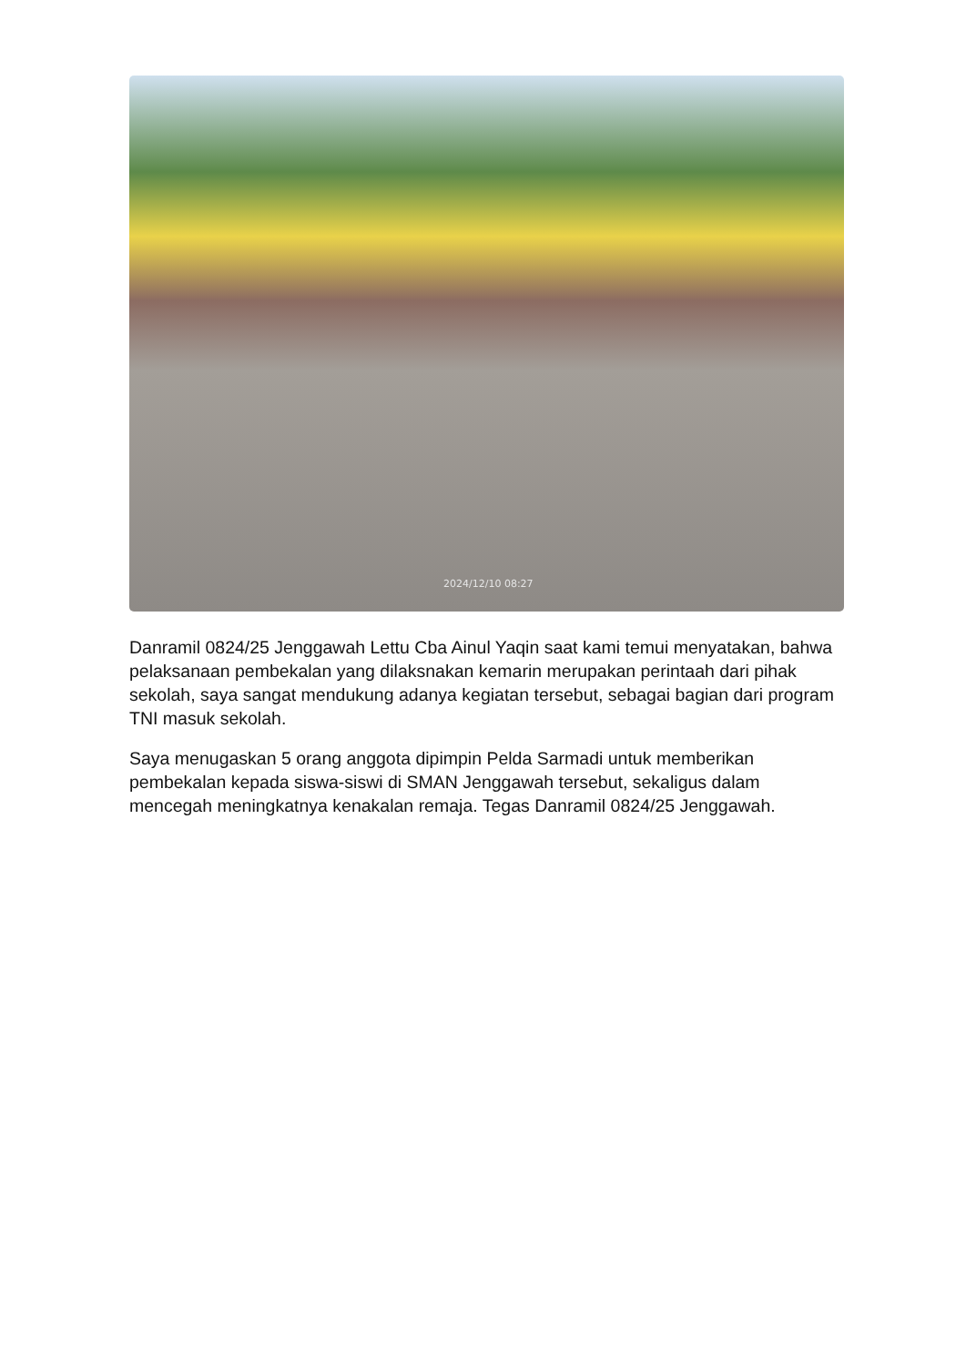2024/12/10 08:27
Danramil 0824/25 Jenggawah Lettu Cba Ainul Yaqin saat kami temui menyatakan, bahwa pelaksanaan pembekalan yang dilaksnakan kemarin merupakan perintaah dari pihak sekolah, saya sangat mendukung adanya kegiatan tersebut, sebagai bagian dari program TNI masuk sekolah.
Saya menugaskan 5 orang anggota dipimpin Pelda Sarmadi untuk memberikan pembekalan kepada siswa-siswi di SMAN Jenggawah tersebut, sekaligus dalam mencegah meningkatnya kenakalan remaja. Tegas Danramil 0824/25 Jenggawah.